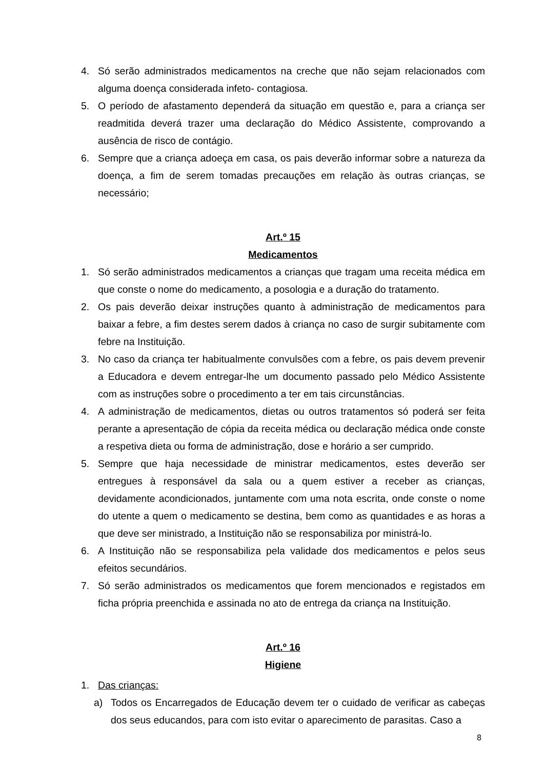4. Só serão administrados medicamentos na creche que não sejam relacionados com alguma doença considerada infeto- contagiosa.
5. O período de afastamento dependerá da situação em questão e, para a criança ser readmitida deverá trazer uma declaração do Médico Assistente, comprovando a ausência de risco de contágio.
6. Sempre que a criança adoeça em casa, os pais deverão informar sobre a natureza da doença, a fim de serem tomadas precauções em relação às outras crianças, se necessário;
Art.º 15
Medicamentos
1. Só serão administrados medicamentos a crianças que tragam uma receita médica em que conste o nome do medicamento, a posologia e a duração do tratamento.
2. Os pais deverão deixar instruções quanto à administração de medicamentos para baixar a febre, a fim destes serem dados à criança no caso de surgir subitamente com febre na Instituição.
3. No caso da criança ter habitualmente convulsões com a febre, os pais devem prevenir a Educadora e devem entregar-lhe um documento passado pelo Médico Assistente com as instruções sobre o procedimento a ter em tais circunstâncias.
4. A administração de medicamentos, dietas ou outros tratamentos só poderá ser feita perante a apresentação de cópia da receita médica ou declaração médica onde conste a respetiva dieta ou forma de administração, dose e horário a ser cumprido.
5. Sempre que haja necessidade de ministrar medicamentos, estes deverão ser entregues à responsável da sala ou a quem estiver a receber as crianças, devidamente acondicionados, juntamente com uma nota escrita, onde conste o nome do utente a quem o medicamento se destina, bem como as quantidades e as horas a que deve ser ministrado, a Instituição não se responsabiliza por ministrá-lo.
6. A Instituição não se responsabiliza pela validade dos medicamentos e pelos seus efeitos secundários.
7. Só serão administrados os medicamentos que forem mencionados e registados em ficha própria preenchida e assinada no ato de entrega da criança na Instituição.
Art.º 16
Higiene
1. Das crianças:
a) Todos os Encarregados de Educação devem ter o cuidado de verificar as cabeças dos seus educandos, para com isto evitar o aparecimento de parasitas. Caso a
8